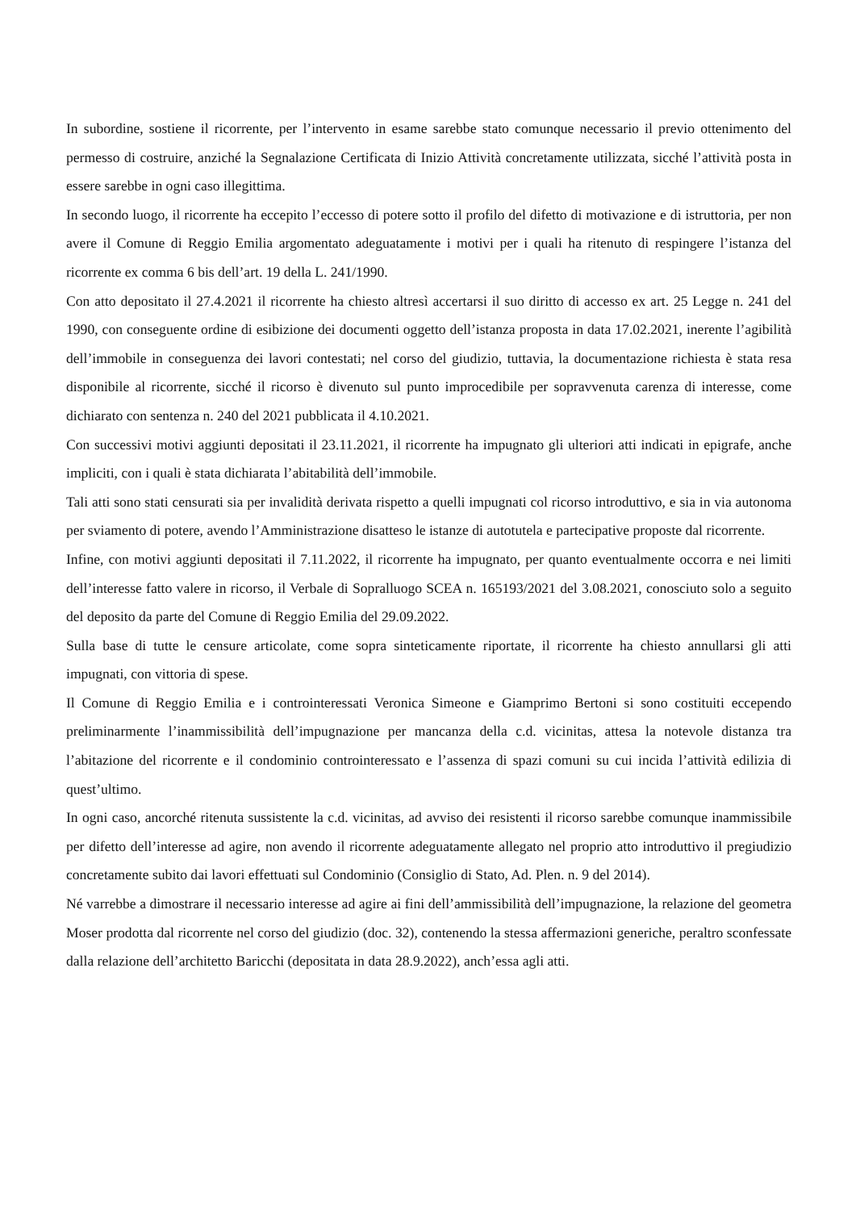In subordine, sostiene il ricorrente, per l’intervento in esame sarebbe stato comunque necessario il previo ottenimento del permesso di costruire, anziché la Segnalazione Certificata di Inizio Attività concretamente utilizzata, sicché l’attività posta in essere sarebbe in ogni caso illegittima.
In secondo luogo, il ricorrente ha eccepito l’eccesso di potere sotto il profilo del difetto di motivazione e di istruttoria, per non avere il Comune di Reggio Emilia argomentato adeguatamente i motivi per i quali ha ritenuto di respingere l’istanza del ricorrente ex comma 6 bis dell’art. 19 della L. 241/1990.
Con atto depositato il 27.4.2021 il ricorrente ha chiesto altresì accertarsi il suo diritto di accesso ex art. 25 Legge n. 241 del 1990, con conseguente ordine di esibizione dei documenti oggetto dell’istanza proposta in data 17.02.2021, inerente l’agibilità dell’immobile in conseguenza dei lavori contestati; nel corso del giudizio, tuttavia, la documentazione richiesta è stata resa disponibile al ricorrente, sicché il ricorso è divenuto sul punto improcedibile per sopravvenuta carenza di interesse, come dichiarato con sentenza n. 240 del 2021 pubblicata il 4.10.2021.
Con successivi motivi aggiunti depositati il 23.11.2021, il ricorrente ha impugnato gli ulteriori atti indicati in epigrafe, anche impliciti, con i quali è stata dichiarata l’abitabilità dell’immobile.
Tali atti sono stati censurati sia per invalidità derivata rispetto a quelli impugnati col ricorso introduttivo, e sia in via autonoma per sviamento di potere, avendo l’Amministrazione disatteso le istanze di autotutela e partecipative proposte dal ricorrente.
Infine, con motivi aggiunti depositati il 7.11.2022, il ricorrente ha impugnato, per quanto eventualmente occorra e nei limiti dell’interesse fatto valere in ricorso, il Verbale di Sopralluogo SCEA n. 165193/2021 del 3.08.2021, conosciuto solo a seguito del deposito da parte del Comune di Reggio Emilia del 29.09.2022.
Sulla base di tutte le censure articolate, come sopra sinteticamente riportate, il ricorrente ha chiesto annullarsi gli atti impugnati, con vittoria di spese.
Il Comune di Reggio Emilia e i controinteressati Veronica Simeone e Giamprimo Bertoni si sono costituiti eccependo preliminarmente l’inammissibilità dell’impugnazione per mancanza della c.d. vicinitas, attesa la notevole distanza tra l’abitazione del ricorrente e il condominio controinteressato e l’assenza di spazi comuni su cui incida l’attività edilizia di quest’ultimo.
In ogni caso, ancorché ritenuta sussistente la c.d. vicinitas, ad avviso dei resistenti il ricorso sarebbe comunque inammissibile per difetto dell’interesse ad agire, non avendo il ricorrente adeguatamente allegato nel proprio atto introduttivo il pregiudizio concretamente subito dai lavori effettuati sul Condominio (Consiglio di Stato, Ad. Plen. n. 9 del 2014).
Né varrebbe a dimostrare il necessario interesse ad agire ai fini dell’ammissibilità dell’impugnazione, la relazione del geometra Moser prodotta dal ricorrente nel corso del giudizio (doc. 32), contenendo la stessa affermazioni generiche, peraltro sconfessate dalla relazione dell’architetto Baricchi (depositata in data 28.9.2022), anch’essa agli atti.